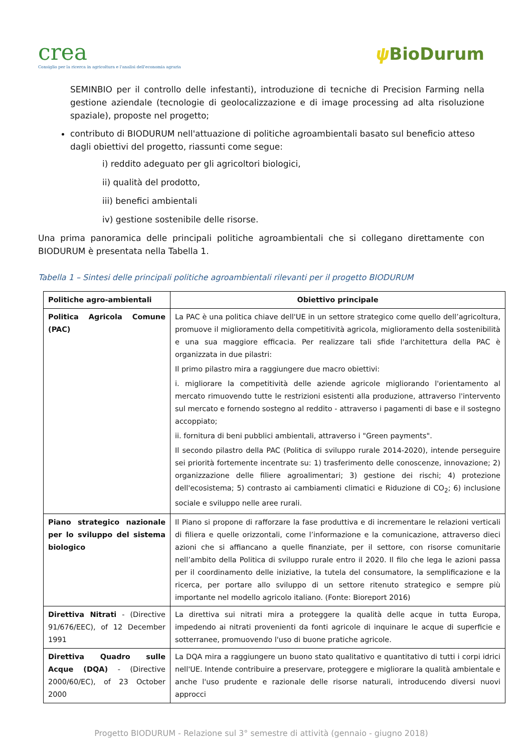crea
Consiglio per la ricerca in agricoltura e l'analisi dell'economia agraria
𝟁 BioDurum
SEMINBIO per il controllo delle infestanti), introduzione di tecniche di Precision Farming nella gestione aziendale (tecnologie di geolocalizzazione e di image processing ad alta risoluzione spaziale), proposte nel progetto;
contributo di BIODURUM nell'attuazione di politiche agroambientali basato sul beneficio atteso dagli obiettivi del progetto, riassunti come segue:
i) reddito adeguato per gli agricoltori biologici,
ii) qualità del prodotto,
iii) benefici ambientali
iv) gestione sostenibile delle risorse.
Una prima panoramica delle principali politiche agroambientali che si collegano direttamente con BIODURUM è presentata nella Tabella 1.
Tabella 1 – Sintesi delle principali politiche agroambientali rilevanti per il progetto BIODURUM
| Politiche agro-ambientali | Obiettivo principale |
| --- | --- |
| Politica Agricola Comune (PAC) | La PAC è una politica chiave dell'UE in un settore strategico come quello dell’agricoltura, promuove il miglioramento della competitività agricola, miglioramento della sostenibilità e una sua maggiore efficacia. Per realizzare tali sfide l'architettura della PAC è organizzata in due pilastri: Il primo pilastro mira a raggiungere due macro obiettivi: i. migliorare la competitività delle aziende agricole migliorando l'orientamento al mercato rimuovendo tutte le restrizioni esistenti alla produzione, attraverso l'intervento sul mercato e fornendo sostegno al reddito - attraverso i pagamenti di base e il sostegno accoppiato; ii. fornitura di beni pubblici ambientali, attraverso i "Green payments". Il secondo pilastro della PAC (Politica di sviluppo rurale 2014-2020), intende perseguire sei priorità fortemente incentrate su: 1) trasferimento delle conoscenze, innovazione; 2) organizzazione delle filiere agroalimentari; 3) gestione dei rischi; 4) protezione dell'ecosistema; 5) contrasto ai cambiamenti climatici e Riduzione di CO<sub>2</sub>; 6) inclusione sociale e sviluppo nelle aree rurali. |
| Piano strategico nazionale per lo sviluppo del sistema biologico | Il Piano si propone di rafforzare la fase produttiva e di incrementare le relazioni verticali di filiera e quelle orizzontali, come l’informazione e la comunicazione, attraverso dieci azioni che si affiancano a quelle finanziate, per il settore, con risorse comunitarie nell’ambito della Politica di sviluppo rurale entro il 2020. Il filo che lega le azioni passa per il coordinamento delle iniziative, la tutela del consumatore, la semplificazione e la ricerca, per portare allo sviluppo di un settore ritenuto strategico e sempre più importante nel modello agricolo italiano. (Fonte: Bioreport 2016) |
| Direttiva Nitrati - (Directive 91/676/EEC), of 12 December 1991 | La direttiva sui nitrati mira a proteggere la qualità delle acque in tutta Europa, impedendo ai nitrati provenienti da fonti agricole di inquinare le acque di superficie e sotterranee, promuovendo l'uso di buone pratiche agricole. |
| Direttiva Quadro sulle Acque (DQA) - (Directive 2000/60/EC), of 23 October 2000 | La DQA mira a raggiungere un buono stato qualitativo e quantitativo di tutti i corpi idrici nell'UE. Intende contribuire a preservare, proteggere e migliorare la qualità ambientale e anche l'uso prudente e razionale delle risorse naturali, introducendo diversi nuovi approcci |
Progetto BIODURUM - Relazione sul 3° semestre di attività (gennaio - giugno 2018)